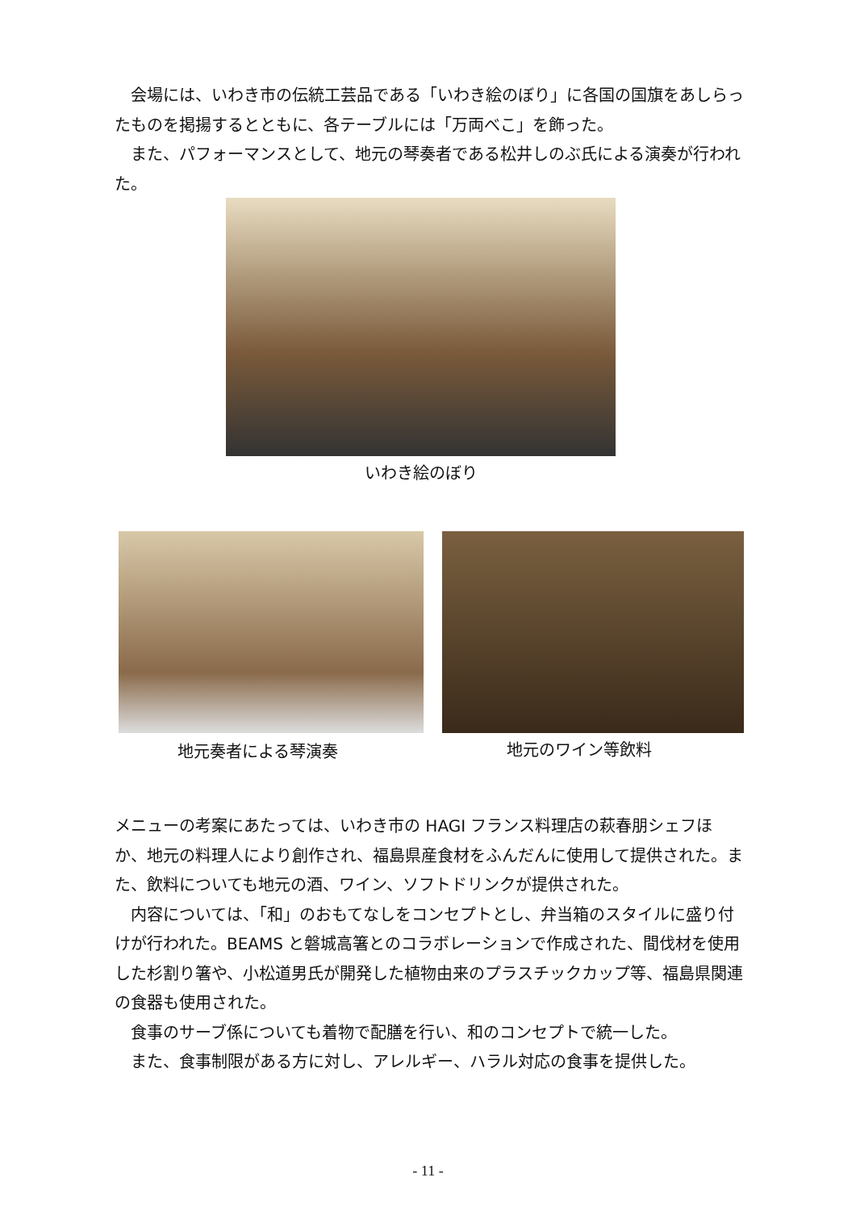会場には、いわき市の伝統工芸品である「いわき絵のぼり」に各国の国旗をあしらったものを掲揚するとともに、各テーブルには「万両べこ」を飾った。
　また、パフォーマンスとして、地元の琴奏者である松井しのぶ氏による演奏が行われた。
いわき絵のぼり
地元奏者による琴演奏 地元のワイン等飲料
メニューの考案にあたっては、いわき市の HAGI フランス料理店の萩春朋シェフほか、地元の料理人により創作され、福島県産食材をふんだんに使用して提供された。また、飲料についても地元の酒、ワイン、ソフトドリンクが提供された。
　内容については、「和」のおもてなしをコンセプトとし、弁当箱のスタイルに盛り付けが行われた。BEAMS と磐城高箸とのコラボレーションで作成された、間伐材を使用した杉割り箸や、小松道男氏が開発した植物由来のプラスチックカップ等、福島県関連の食器も使用された。
　食事のサーブ係についても着物で配膳を行い、和のコンセプトで統一した。
　また、食事制限がある方に対し、アレルギー、ハラル対応の食事を提供した。
- 11 -